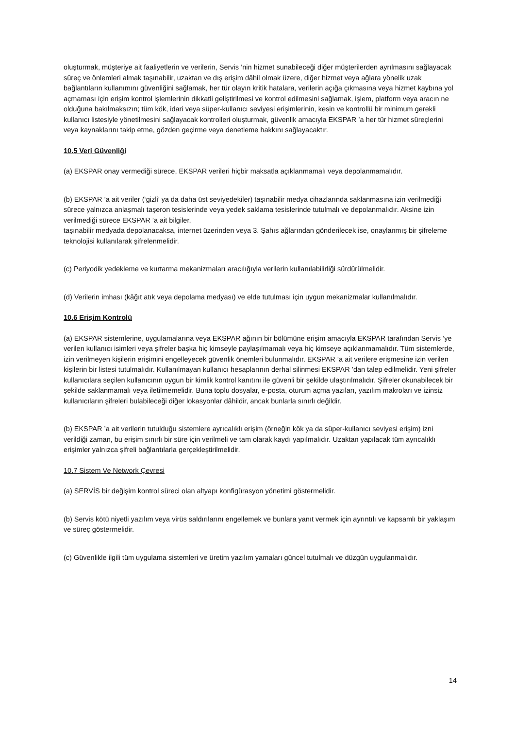oluşturmak, müşteriye ait faaliyetlerin ve verilerin, Servis ’nin hizmet sunabileceği diğer müşterilerden ayrılmasını sağlayacak süreç ve önlemleri almak taşınabilir, uzaktan ve dış erişim dâhil olmak üzere, diğer hizmet veya ağlara yönelik uzak bağlantıların kullanımını güvenliğini sağlamak, her tür olayın kritik hatalara, verilerin açığa çıkmasına veya hizmet kaybına yol açmaması için erişim kontrol işlemlerinin dikkatli geliştirilmesi ve kontrol edilmesini sağlamak, işlem, platform veya aracın ne olduğuna bakılmaksızın; tüm kök, idari veya süper-kullanıcı seviyesi erişimlerinin, kesin ve kontrollü bir minimum gerekli kullanıcı listesiyle yönetilmesini sağlayacak kontrolleri oluşturmak, güvenlik amacıyla EKSPAR ’a her tür hizmet süreçlerini veya kaynaklarını takip etme, gözden geçirme veya denetleme hakkını sağlayacaktır.
10.5 Veri Güvenliği
(a) EKSPAR onay vermediği sürece, EKSPAR verileri hiçbir maksatla açıklanmamalı veya depolanmamalıdır.
(b) EKSPAR ’a ait veriler (‘gizli’ ya da daha üst seviyedekiler) taşınabilir medya cihazlarında saklanmasına izin verilmediği sürece yalnızca anlaşmalı taşeron tesislerinde veya yedek saklama tesislerinde tutulmalı ve depolanmalıdır. Aksine izin verilmediği sürece EKSPAR ’a ait bilgiler,
taşınabilir medyada depolanacaksa, internet üzerinden veya 3. Şahıs ağlarından gönderilecek ise, onaylanmış bir şifreleme teknolojisi kullanılarak şifrelenmelidir.
(c) Periyodik yedekleme ve kurtarma mekanizmaları aracılığıyla verilerin kullanılabilirliği sürdürülmelidir.
(d) Verilerin imhası (kâğıt atık veya depolama medyası) ve elde tutulması için uygun mekanizmalar kullanılmalıdır.
10.6 Erişim Kontrolü
(a) EKSPAR sistemlerine, uygulamalarına veya EKSPAR ağının bir bölümüne erişim amacıyla EKSPAR tarafından Servis ’ye verilen kullanıcı isimleri veya şifreler başka hiç kimseyle paylaşılmamalı veya hiç kimseye açıklanmamalıdır. Tüm sistemlerde, izin verilmeyen kişilerin erişimini engelleyecek güvenlik önemleri bulunmalıdır. EKSPAR ’a ait verilere erişmesine izin verilen kişilerin bir listesi tutulmalıdır. Kullanılmayan kullanıcı hesaplarının derhal silinmesi EKSPAR ’dan talep edilmelidir. Yeni şifreler kullanıcılara seçilen kullanıcının uygun bir kimlik kontrol kanıtını ile güvenli bir şekilde ulaştırılmalıdır. Şifreler okunabilecek bir şekilde saklanmamalı veya iletilmemelidir. Buna toplu dosyalar, e-posta, oturum açma yazıları, yazılım makroları ve izinsiz kullanıcıların şifreleri bulabileceği diğer lokasyonlar dâhildir, ancak bunlarla sınırlı değildir.
(b) EKSPAR ’a ait verilerin tutulduğu sistemlere ayrıcalıklı erişim (örneğin kök ya da süper-kullanıcı seviyesi erişim) izni verildiği zaman, bu erişim sınırlı bir süre için verilmeli ve tam olarak kaydı yapılmalıdır. Uzaktan yapılacak tüm ayrıcalıklı erişimler yalnızca şifreli bağlantılarla gerçekleştirilmelidir.
10.7 Sistem Ve Network Çevresi
(a) SERVİS bir değişim kontrol süreci olan altyapı konfigürasyon yönetimi göstermelidir.
(b) Servis kötü niyetli yazılım veya virüs saldırılarını engellemek ve bunlara yanıt vermek için ayrıntılı ve kapsamlı bir yaklaşım ve süreç göstermelidir.
(c) Güvenlikle ilgili tüm uygulama sistemleri ve üretim yazılım yamaları güncel tutulmalı ve düzgün uygulanmalıdır.
14